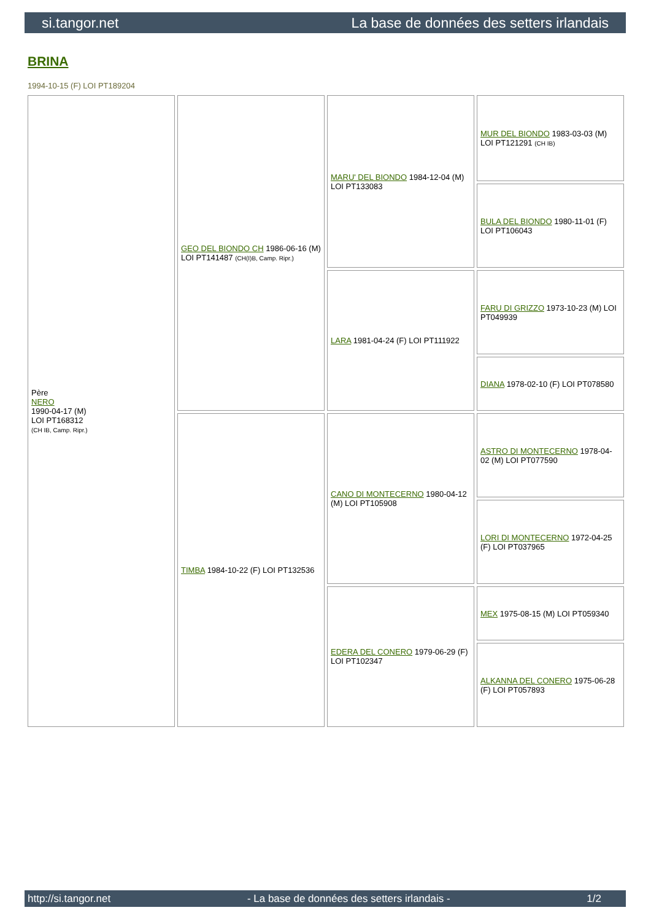si.tangor.net La base de données des setters irlandais
BRINA
1994-10-15 (F) LOI PT189204
| Père NERO 1990-04-17 (M) LOI PT168312 (CH IB, Camp. Ripr.) | GEO DEL BIONDO CH 1986-06-16 (M) LOI PT141487 (CH(I)B, Camp. Ripr.) | MARU' DEL BIONDO 1984-12-04 (M) LOI PT133083 | MUR DEL BIONDO 1983-03-03 (M) LOI PT121291 (CH IB) |
| | | | BULA DEL BIONDO 1980-11-01 (F) LOI PT106043 |
| | | LARA 1981-04-24 (F) LOI PT111922 | FARU DI GRIZZO 1973-10-23 (M) LOI PT049939 |
| | | | DIANA 1978-02-10 (F) LOI PT078580 |
| | TIMBA 1984-10-22 (F) LOI PT132536 | CANO DI MONTECERNO 1980-04-12 (M) LOI PT105908 | ASTRO DI MONTECERNO 1978-04-02 (M) LOI PT077590 |
| | | | LORI DI MONTECERNO 1972-04-25 (F) LOI PT037965 |
| | | EDERA DEL CONERO 1979-06-29 (F) LOI PT102347 | MEX 1975-08-15 (M) LOI PT059340 |
| | | | ALKANNA DEL CONERO 1975-06-28 (F) LOI PT057893 |
http://si.tangor.net - La base de données des setters irlandais - 1/2